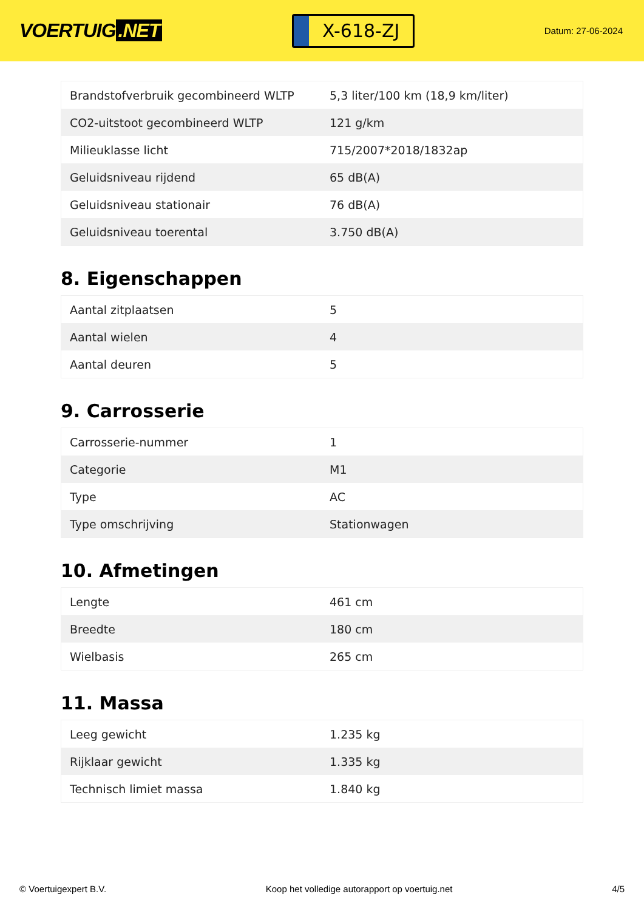VOERTUIG.NET
X-618-ZJ
Datum: 27-06-2024
| Brandstofverbruik gecombineerd WLTP | 5,3 liter/100 km (18,9 km/liter) |
| CO2-uitstoot gecombineerd WLTP | 121 g/km |
| Milieuklasse licht | 715/2007*2018/1832ap |
| Geluidsniveau rijdend | 65 dB(A) |
| Geluidsniveau stationair | 76 dB(A) |
| Geluidsniveau toerental | 3.750 dB(A) |
8. Eigenschappen
| Aantal zitplaatsen | 5 |
| Aantal wielen | 4 |
| Aantal deuren | 5 |
9. Carrosserie
| Carrosserie-nummer | 1 |
| Categorie | M1 |
| Type | AC |
| Type omschrijving | Stationwagen |
10. Afmetingen
| Lengte | 461 cm |
| Breedte | 180 cm |
| Wielbasis | 265 cm |
11. Massa
| Leeg gewicht | 1.235 kg |
| Rijklaar gewicht | 1.335 kg |
| Technisch limiet massa | 1.840 kg |
© Voertuigexpert B.V. Koop het volledige autorapport op voertuig.net 4/5